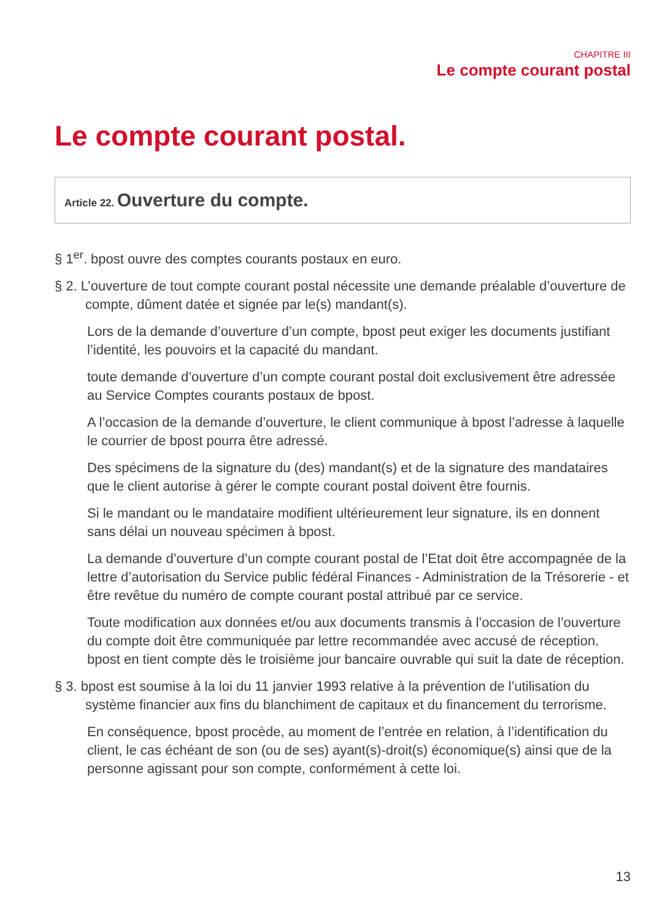CHAPITRE III
Le compte courant postal
Le compte courant postal.
Article 22. Ouverture du compte.
§ 1<sup>er</sup>. bpost ouvre des comptes courants postaux en euro.
§ 2. L’ouverture de tout compte courant postal nécessite une demande préalable d’ouverture de compte, dûment datée et signée par le(s) mandant(s).
Lors de la demande d’ouverture d’un compte, bpost peut exiger les documents justifiant l’identité, les pouvoirs et la capacité du mandant.
toute demande d’ouverture d’un compte courant postal doit exclusivement être adressée au Service Comptes courants postaux de bpost.
A l’occasion de la demande d’ouverture, le client communique à bpost l’adresse à laquelle le courrier de bpost pourra être adressé.
Des spécimens de la signature du (des) mandant(s) et de la signature des mandataires que le client autorise à gérer le compte courant postal doivent être fournis.
Si le mandant ou le mandataire modifient ultérieurement leur signature, ils en donnent sans délai un nouveau spécimen à bpost.
La demande d’ouverture d’un compte courant postal de l’Etat doit être accompagnée de la lettre d’autorisation du Service public fédéral Finances - Administration de la Trésorerie - et être revêtue du numéro de compte courant postal attribué par ce service.
Toute modification aux données et/ou aux documents transmis à l’occasion de l’ouverture du compte doit être communiquée par lettre recommandée avec accusé de réception. bpost en tient compte dès le troisième jour bancaire ouvrable qui suit la date de réception.
§ 3. bpost est soumise à la loi du 11 janvier 1993 relative à la prévention de l’utilisation du système financier aux fins du blanchiment de capitaux et du financement du terrorisme.
En conséquence, bpost procède, au moment de l’entrée en relation, à l’identification du client, le cas échéant de son (ou de ses) ayant(s)-droit(s) économique(s) ainsi que de la personne agissant pour son compte, conformément à cette loi.
13